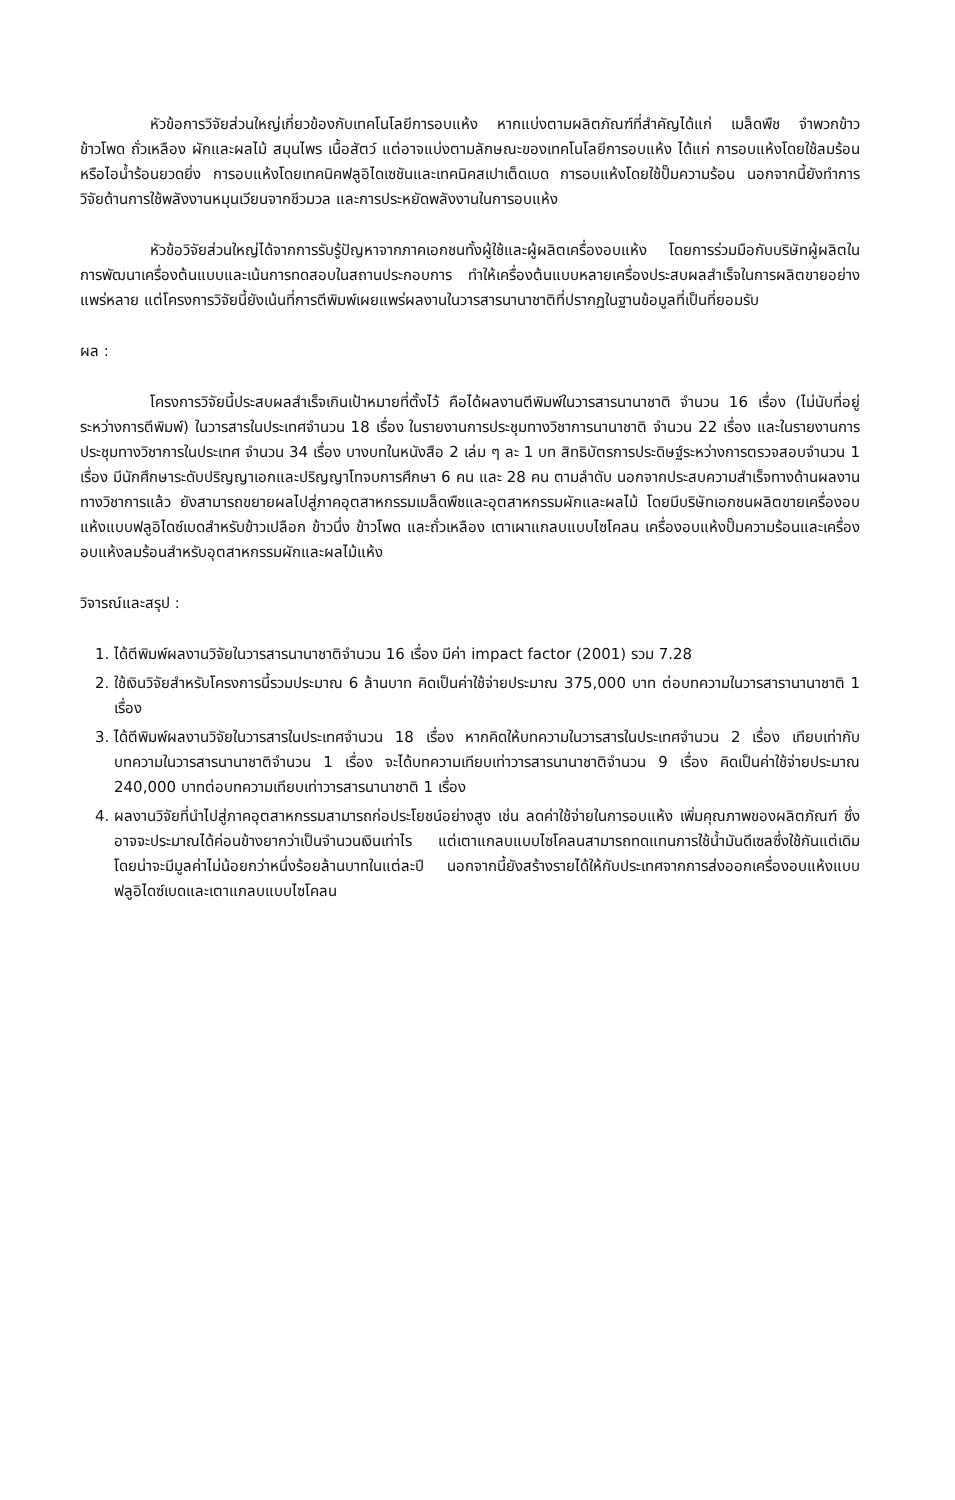หัวข้อการวิจัยส่วนใหญ่เกี่ยวข้องกับเทคโนโลยีการอบแห้ง หากแบ่งตามผลิตภัณฑ์ที่สำคัญได้แก่ เมล็ดพืช จำพวกข้าว ข้าวโพด ถั่วเหลือง ผักและผลไม้ สมุนไพร เนื้อสัตว์ แต่อาจแบ่งตามลักษณะของเทคโนโลยีการอบแห้ง ได้แก่ การอบแห้งโดยใช้ลมร้อนหรือไอน้ำร้อนยวดยิ่ง การอบแห้งโดยเทคนิคฟลูอิไดเซชันและเทคนิคสเปาเต็ดเบด การอบแห้งโดยใช้ปั๊มความร้อน นอกจากนี้ยังทำการวิจัยด้านการใช้พลังงานหมุนเวียนจากชีวมวล และการประหยัดพลังงานในการอบแห้ง
หัวข้อวิจัยส่วนใหญ่ได้จากการรับรู้ปัญหาจากภาคเอกชนทั้งผู้ใช้และผู้ผลิตเครื่องอบแห้ง โดยการร่วมมือกับบริษัทผู้ผลิตในการพัฒนาเครื่องต้นแบบและเน้นการทดสอบในสถานประกอบการ ทำให้เครื่องต้นแบบหลายเครื่องประสบผลสำเร็จในการผลิตขายอย่างแพร่หลาย แต่โครงการวิจัยนี้ยังเน้นที่การตีพิมพ์เผยแพร่ผลงานในวารสารนานาชาติที่ปรากฏในฐานข้อมูลที่เป็นที่ยอมรับ
ผล :
โครงการวิจัยนี้ประสบผลสำเร็จเกินเป้าหมายที่ตั้งไว้ คือได้ผลงานตีพิมพ์ในวารสารนานาชาติ จำนวน 16 เรื่อง (ไม่นับที่อยู่ระหว่างการตีพิมพ์) ในวารสารในประเทศจำนวน 18 เรื่อง ในรายงานการประชุมทางวิชาการนานาชาติ จำนวน 22 เรื่อง และในรายงานการประชุมทางวิชาการในประเทศ จำนวน 34 เรื่อง บางบทในหนังสือ 2 เล่ม ๆ ละ 1 บท สิทธิบัตรการประดิษฐ์ระหว่างการตรวจสอบจำนวน 1 เรื่อง มีนักศึกษาระดับปริญญาเอกและปริญญาโทจบการศึกษา 6 คน และ 28 คน ตามลำดับ นอกจากประสบความสำเร็จทางด้านผลงานทางวิชาการแล้ว ยังสามารถขยายผลไปสู่ภาคอุตสาหกรรมเมล็ดพืชและอุตสาหกรรมผักและผลไม้ โดยมีบริษัทเอกชนผลิตขายเครื่องอบแห้งแบบฟลูอิไดซ์เบดสำหรับข้าวเปลือก ข้าวนึ่ง ข้าวโพด และถั่วเหลือง เตาเผาแกลบแบบไซโคลน เครื่องอบแห้งปั๊มความร้อนและเครื่องอบแห้งลมร้อนสำหรับอุตสาหกรรมผักและผลไม้แห้ง
วิจารณ์และสรุป :
1. ได้ตีพิมพ์ผลงานวิจัยในวารสารนานาชาติจำนวน 16 เรื่อง มีค่า impact factor (2001) รวม 7.28
2. ใช้เงินวิจัยสำหรับโครงการนี้รวมประมาณ 6 ล้านบาท คิดเป็นค่าใช้จ่ายประมาณ 375,000 บาท ต่อบทความในวารสารานานาชาติ 1 เรื่อง
3. ได้ตีพิมพ์ผลงานวิจัยในวารสารในประเทศจำนวน 18 เรื่อง หากคิดให้บทความในวารสารในประเทศจำนวน 2 เรื่อง เทียบเท่ากับบทความในวารสารนานาชาติจำนวน 1 เรื่อง จะได้บทความเทียบเท่าวารสารนานาชาติจำนวน 9 เรื่อง คิดเป็นค่าใช้จ่ายประมาณ 240,000 บาทต่อบทความเทียบเท่าวารสารนานาชาติ 1 เรื่อง
4. ผลงานวิจัยที่นำไปสู่ภาคอุตสาหกรรมสามารถก่อประโยชน์อย่างสูง เช่น ลดค่าใช้จ่ายในการอบแห้ง เพิ่มคุณภาพของผลิตภัณฑ์ ซึ่งอาจจะประมาณได้ค่อนข้างยากว่าเป็นจำนวนเงินเท่าไร แต่เตาแกลบแบบไซโคลนสามารถทดแทนการใช้น้ำมันดีเซลซึ่งใช้กันแต่เดิม โดยน่าจะมีมูลค่าไม่น้อยกว่าหนึ่งร้อยล้านบาทในแต่ละปี นอกจากนี้ยังสร้างรายได้ให้กับประเทศจากการส่งออกเครื่องอบแห้งแบบฟลูอิไดซ์เบดและเตาแกลบแบบไซโคลน